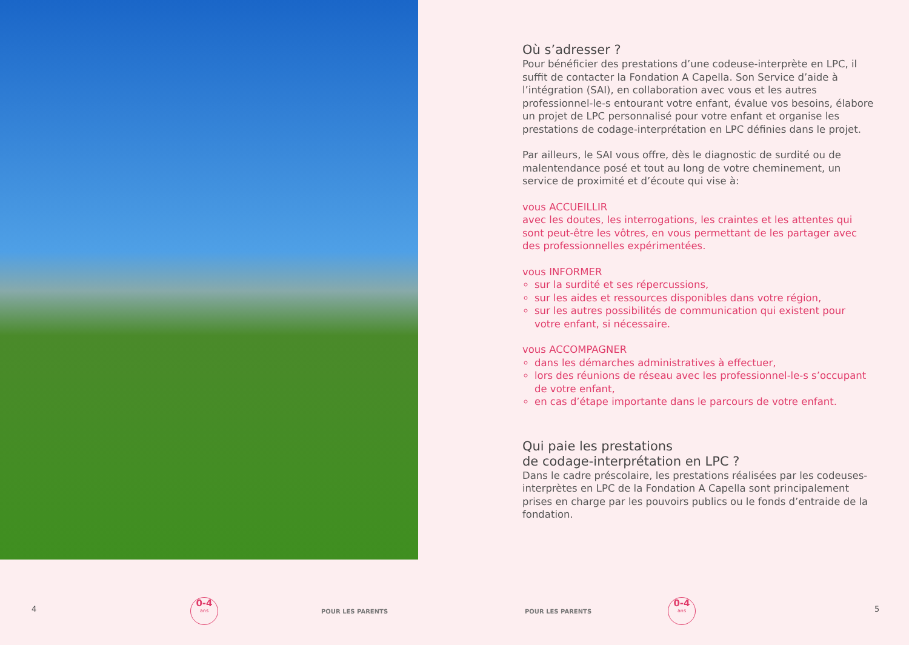Où s’adresser ?
Pour bénéficier des prestations d’une codeuse-interprète en LPC, il suffit de contacter la Fondation A Capella. Son Service d’aide à l’intégration (SAI), en collaboration avec vous et les autres professionnel-le-s entourant votre enfant, évalue vos besoins, élabore un projet de LPC personnalisé pour votre enfant et organise les prestations de codage-interprétation en LPC définies dans le projet.
Par ailleurs, le SAI vous offre, dès le diagnostic de surdité ou de malentendance posé et tout au long de votre cheminement, un service de proximité et d’écoute qui vise à:
vous ACCUEILLIR
avec les doutes, les interrogations, les craintes et les attentes qui sont peut-être les vôtres, en vous permettant de les partager avec des professionnelles expérimentées.
vous INFORMER
sur la surdité et ses répercussions,
sur les aides et ressources disponibles dans votre région,
sur les autres possibilités de communication qui existent pour votre enfant, si nécessaire.
vous ACCOMPAGNER
dans les démarches administratives à effectuer,
lors des réunions de réseau avec les professionnel-le-s s’occupant de votre enfant,
en cas d’étape importante dans le parcours de votre enfant.
Qui paie les prestations
de codage-interprétation en LPC ?
Dans le cadre préscolaire, les prestations réalisées par les codeuses-interprètes en LPC de la Fondation A Capella sont principalement prises en charge par les pouvoirs publics ou le fonds d’entraide de la fondation.
4
0-4
ans
POUR LES PARENTS POUR LES PARENTS
0-4
ans
5